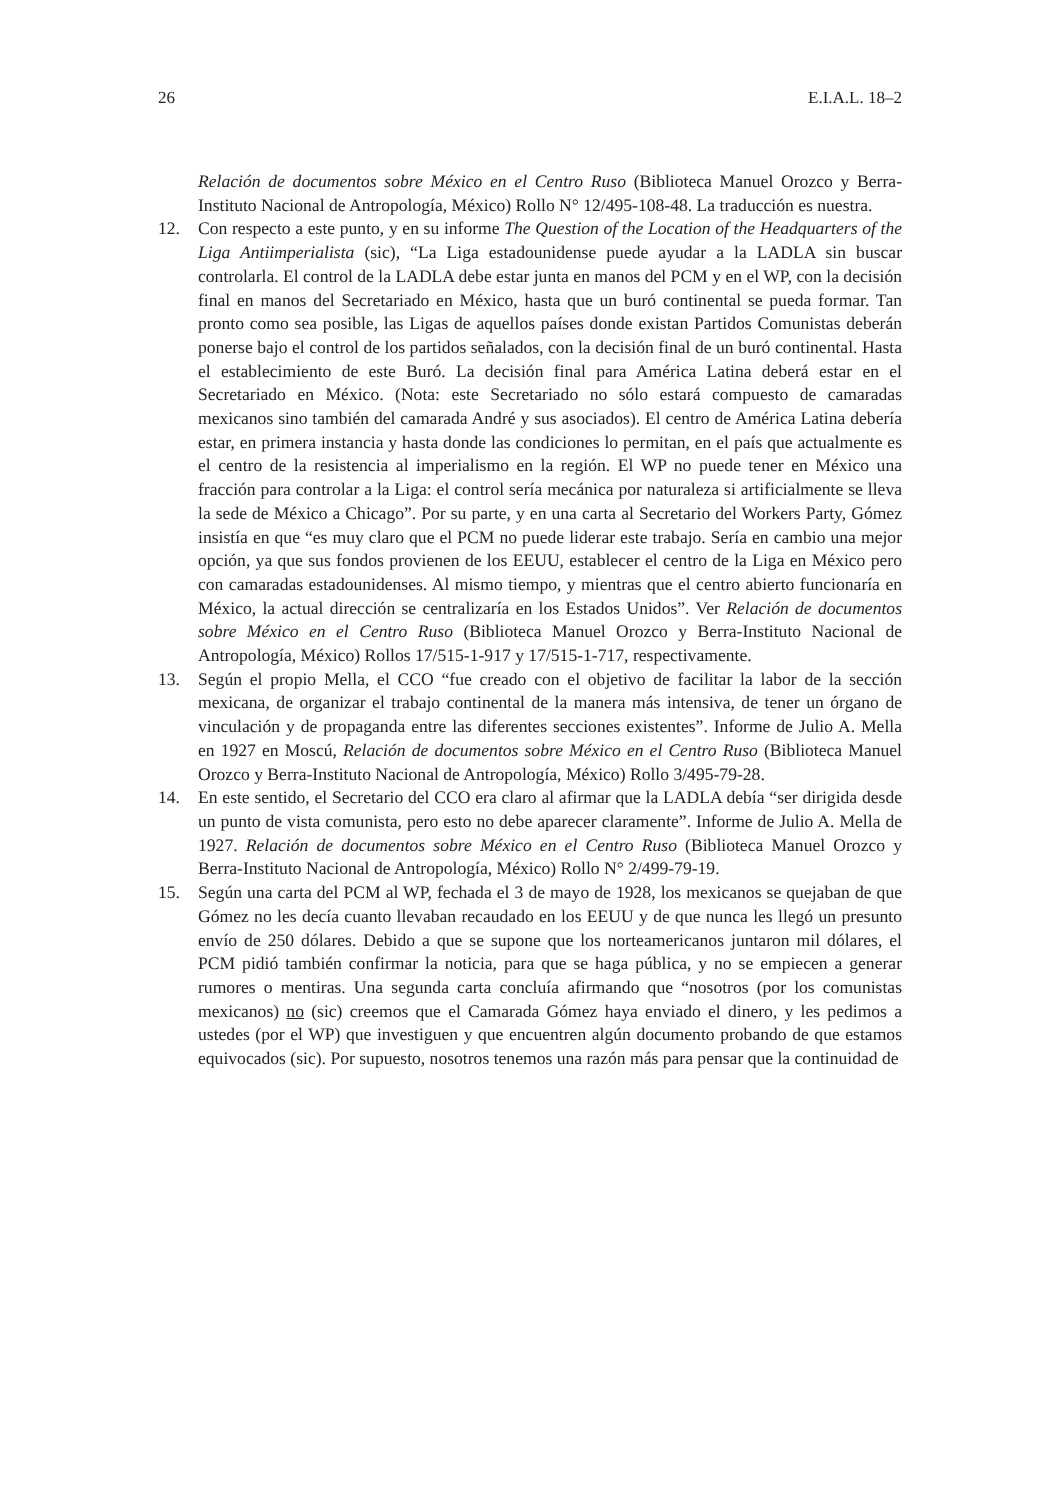26 E.I.A.L. 18–2
Relación de documentos sobre México en el Centro Ruso (Biblioteca Manuel Orozco y Berra-Instituto Nacional de Antropología, México) Rollo N° 12/495-108-48. La traducción es nuestra.
12. Con respecto a este punto, y en su informe The Question of the Location of the Headquarters of the Liga Antiimperialista (sic), “La Liga estadounidense puede ayudar a la LADLA sin buscar controlarla. El control de la LADLA debe estar junta en manos del PCM y en el WP, con la decisión final en manos del Secretariado en México, hasta que un buró continental se pueda formar. Tan pronto como sea posible, las Ligas de aquellos países donde existan Partidos Comunistas deberán ponerse bajo el control de los partidos señalados, con la decisión final de un buró continental. Hasta el establecimiento de este Buró. La decisión final para América Latina deberá estar en el Secretariado en México. (Nota: este Secretariado no sólo estará compuesto de camaradas mexicanos sino también del camarada André y sus asociados). El centro de América Latina debería estar, en primera instancia y hasta donde las condiciones lo permitan, en el país que actualmente es el centro de la resistencia al imperialismo en la región. El WP no puede tener en México una fracción para controlar a la Liga: el control sería mecánica por naturaleza si artificialmente se lleva la sede de México a Chicago”. Por su parte, y en una carta al Secretario del Workers Party, Gómez insistía en que “es muy claro que el PCM no puede liderar este trabajo. Sería en cambio una mejor opción, ya que sus fondos provienen de los EEUU, establecer el centro de la Liga en México pero con camaradas estadounidenses. Al mismo tiempo, y mientras que el centro abierto funcionaría en México, la actual dirección se centralizaría en los Estados Unidos”. Ver Relación de documentos sobre México en el Centro Ruso (Biblioteca Manuel Orozco y Berra-Instituto Nacional de Antropología, México) Rollos 17/515-1-917 y 17/515-1-717, respectivamente.
13. Según el propio Mella, el CCO “fue creado con el objetivo de facilitar la labor de la sección mexicana, de organizar el trabajo continental de la manera más intensiva, de tener un órgano de vinculación y de propaganda entre las diferentes secciones existentes”. Informe de Julio A. Mella en 1927 en Moscú, Relación de documentos sobre México en el Centro Ruso (Biblioteca Manuel Orozco y Berra-Instituto Nacional de Antropología, México) Rollo 3/495-79-28.
14. En este sentido, el Secretario del CCO era claro al afirmar que la LADLA debía “ser dirigida desde un punto de vista comunista, pero esto no debe aparecer claramente”. Informe de Julio A. Mella de 1927. Relación de documentos sobre México en el Centro Ruso (Biblioteca Manuel Orozco y Berra-Instituto Nacional de Antropología, México) Rollo N° 2/499-79-19.
15. Según una carta del PCM al WP, fechada el 3 de mayo de 1928, los mexicanos se quejaban de que Gómez no les decía cuanto llevaban recaudado en los EEUU y de que nunca les llegó un presunto envío de 250 dólares. Debido a que se supone que los norteamericanos juntaron mil dólares, el PCM pidió también confirmar la noticia, para que se haga pública, y no se empiecen a generar rumores o mentiras. Una segunda carta concluía afirmando que “nosotros (por los comunistas mexicanos) no (sic) creemos que el Camarada Gómez haya enviado el dinero, y les pedimos a ustedes (por el WP) que investiguen y que encuentren algún documento probando de que estamos equivocados (sic). Por supuesto, nosotros tenemos una razón más para pensar que la continuidad de